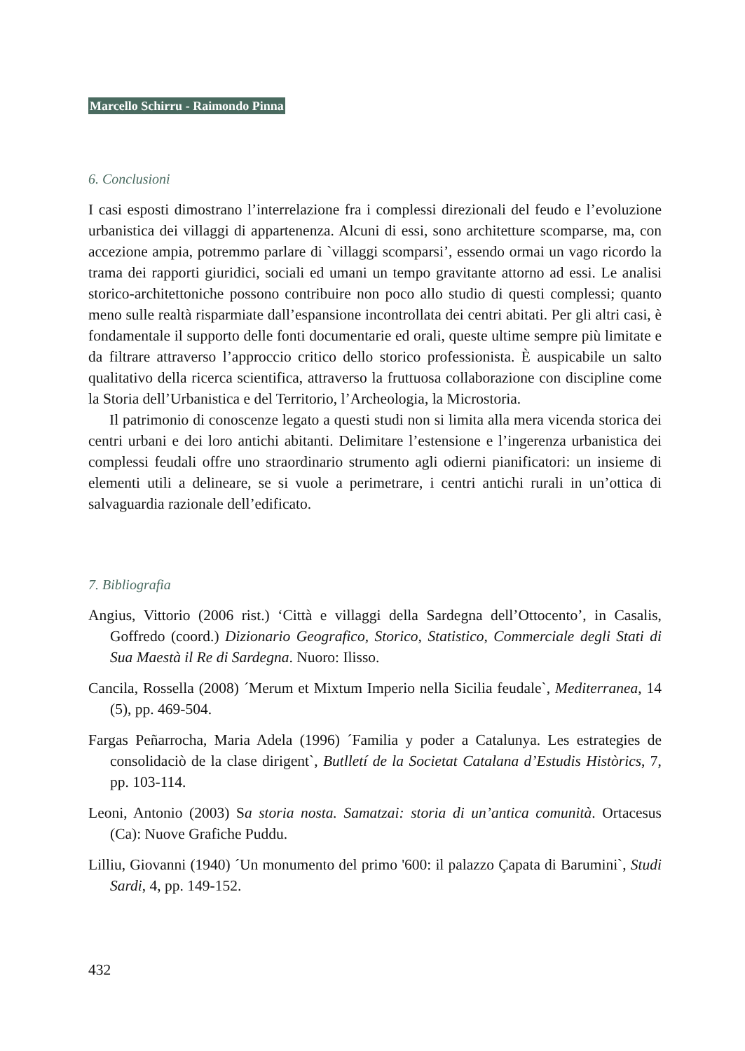Marcello Schirru - Raimondo Pinna
6. Conclusioni
I casi esposti dimostrano l’interrelazione fra i complessi direzionali del feudo e l’evoluzione urbanistica dei villaggi di appartenenza. Alcuni di essi, sono architetture scomparse, ma, con accezione ampia, potremmo parlare di `villaggi scomparsi’, essendo ormai un vago ricordo la trama dei rapporti giuridici, sociali ed umani un tempo gravitante attorno ad essi. Le analisi storico-architettoniche possono contribuire non poco allo studio di questi complessi; quanto meno sulle realtà risparmiate dall’espansione incontrollata dei centri abitati. Per gli altri casi, è fondamentale il supporto delle fonti documentarie ed orali, queste ultime sempre più limitate e da filtrare attraverso l’approccio critico dello storico professionista. È auspicabile un salto qualitativo della ricerca scientifica, attraverso la fruttuosa collaborazione con discipline come la Storia dell’Urbanistica e del Territorio, l’Archeologia, la Microstoria.
Il patrimonio di conoscenze legato a questi studi non si limita alla mera vicenda storica dei centri urbani e dei loro antichi abitanti. Delimitare l’estensione e l’ingerenza urbanistica dei complessi feudali offre uno straordinario strumento agli odierni pianificatori: un insieme di elementi utili a delineare, se si vuole a perimetrare, i centri antichi rurali in un’ottica di salvaguardia razionale dell’edificato.
7. Bibliografia
Angius, Vittorio (2006 rist.) ‘Città e villaggi della Sardegna dell’Ottocento’, in Casalis, Goffredo (coord.) Dizionario Geografico, Storico, Statistico, Commerciale degli Stati di Sua Maestà il Re di Sardegna. Nuoro: Ilisso.
Cancila, Rossella (2008) ´Merum et Mixtum Imperio nella Sicilia feudale`, Mediterranea, 14 (5), pp. 469-504.
Fargas Peñarrocha, Maria Adela (1996) ´Familia y poder a Catalunya. Les estrategies de consolidaciò de la clase dirigent`, Butlletí de la Societat Catalana d’Estudis Històrics, 7, pp. 103-114.
Leoni, Antonio (2003) Sa storia nosta. Samatzai: storia di un’antica comunità. Ortacesus (Ca): Nuove Grafiche Puddu.
Lilliu, Giovanni (1940) ´Un monumento del primo '600: il palazzo Çapata di Barumini`, Studi Sardi, 4, pp. 149-152.
432